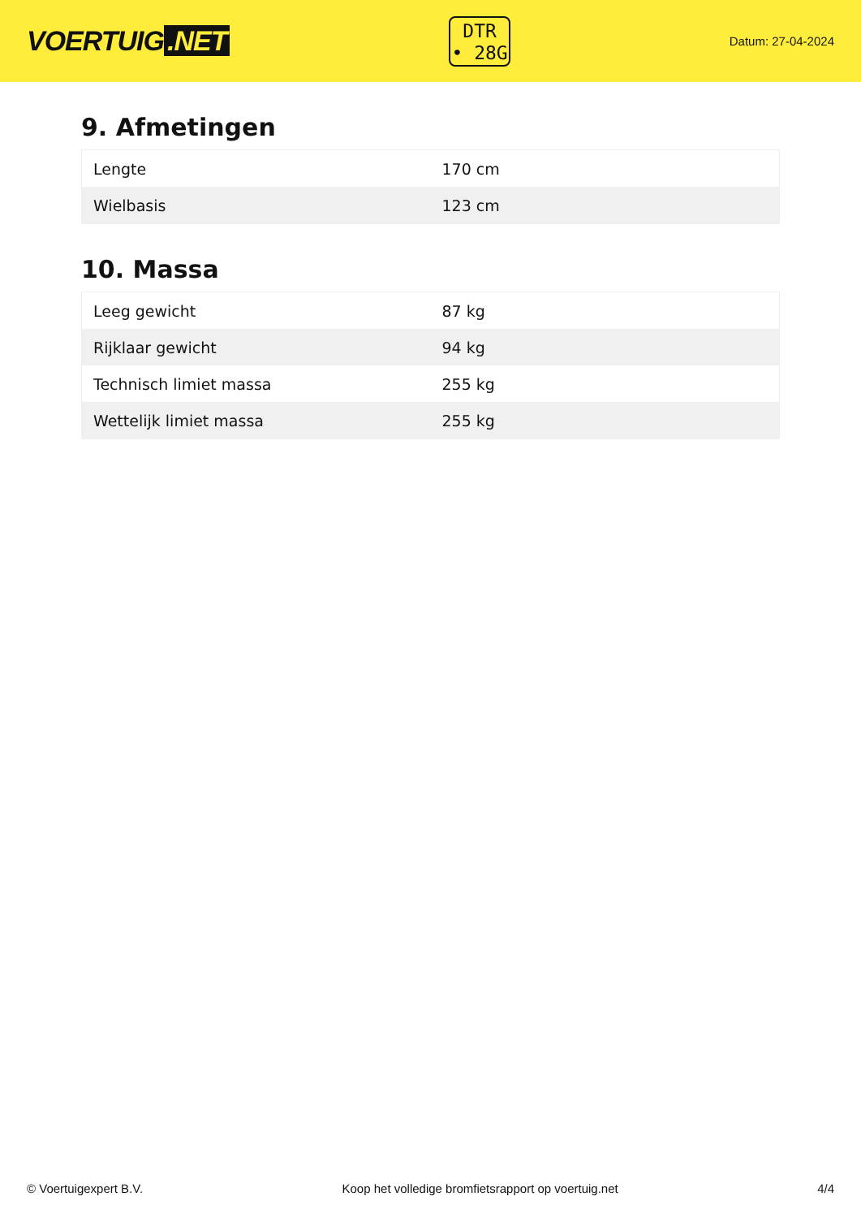VOERTUIG.NET
DTR
• 28G
Datum: 27-04-2024
9. Afmetingen
| Lengte | 170 cm |
| Wielbasis | 123 cm |
10. Massa
| Leeg gewicht | 87 kg |
| Rijklaar gewicht | 94 kg |
| Technisch limiet massa | 255 kg |
| Wettelijk limiet massa | 255 kg |
© Voertuigexpert B.V. Koop het volledige bromfietsrapport op voertuig.net 4/4